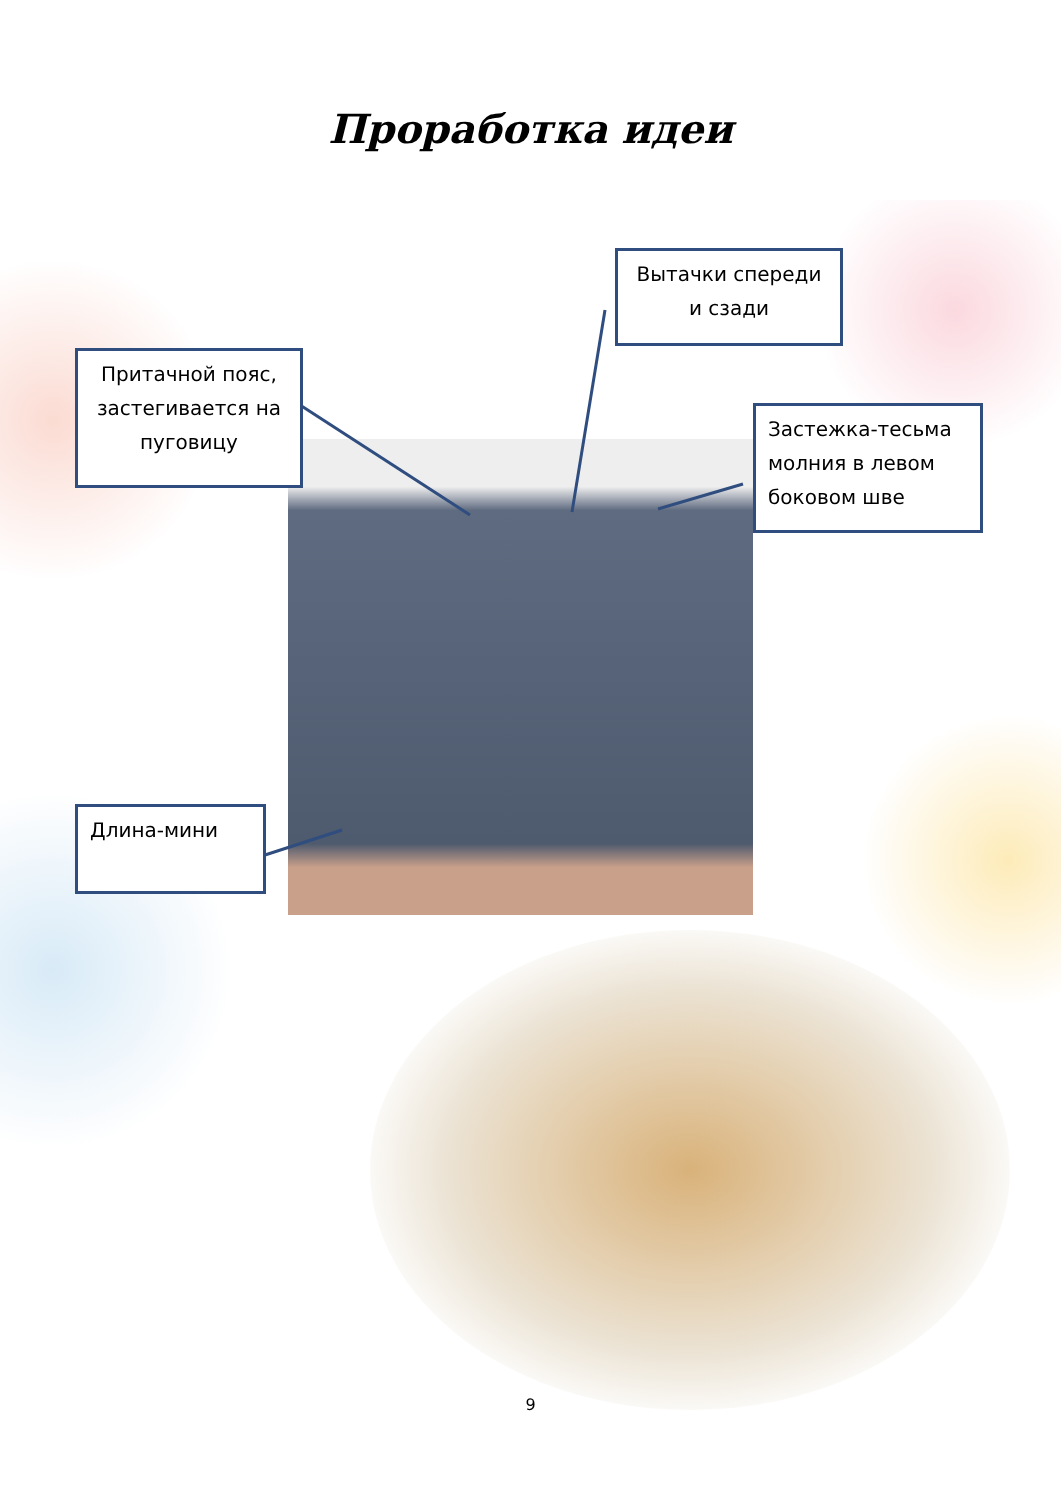Проработка идеи
Вытачки спереди и сзади
Притачной пояс, застегивается на пуговицу
Застежка-тесьма молния в левом боковом шве
Длина-мини
9